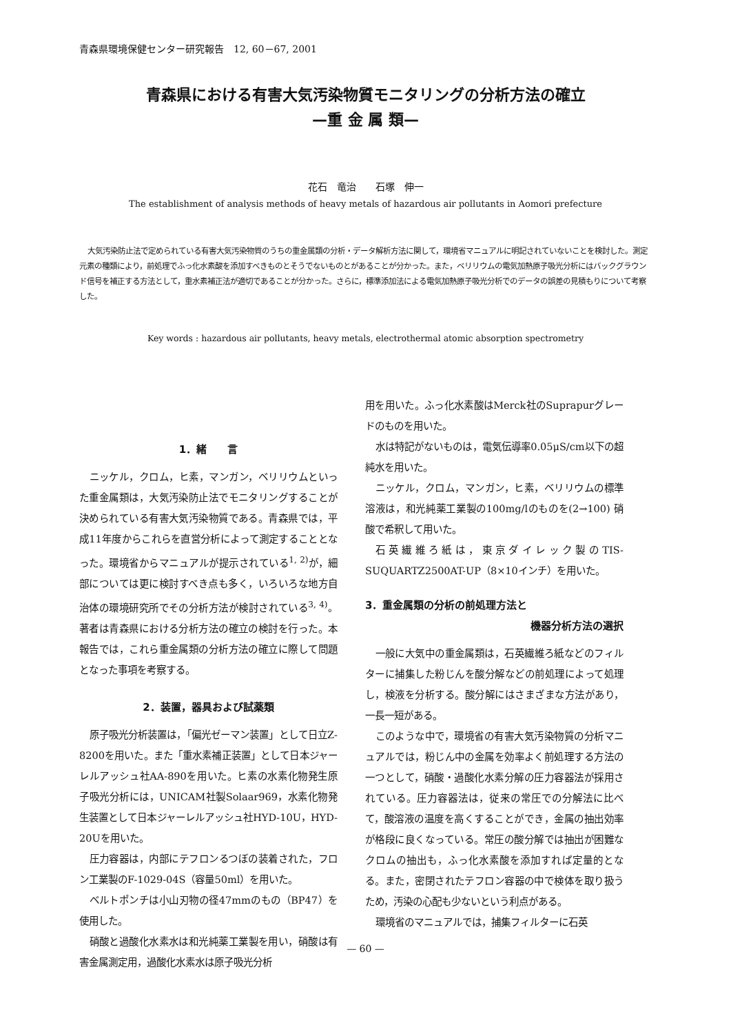青森県環境保健センター研究報告　12, 60－67, 2001
青森県における有害大気汚染物質モニタリングの分析方法の確立
—重 金 属 類—
花石　竜治　　石塚　伸一
The establishment of analysis methods of heavy metals of hazardous air pollutants in Aomori prefecture
大気汚染防止法で定められている有害大気汚染物質のうちの重金属類の分析・データ解析方法に関して，環境省マニュアルに明記されていないことを検討した。測定元素の種類により，前処理でふっ化水素酸を添加すべきものとそうでないものとがあることが分かった。また，ベリリウムの電気加熱原子吸光分析にはバックグラウンド信号を補正する方法として，重水素補正法が適切であることが分かった。さらに，標準添加法による電気加熱原子吸光分析でのデータの誤差の見積もりについて考察した。
Key words : hazardous air pollutants, heavy metals, electrothermal atomic absorption spectrometry
1．緒　　言
ニッケル，クロム，ヒ素，マンガン，ベリリウムといった重金属類は，大気汚染防止法でモニタリングすることが決められている有害大気汚染物質である。青森県では，平成11年度からこれらを直営分析によって測定することとなった。環境省からマニュアルが提示されている<sup>1, 2)</sup>が，細部については更に検討すべき点も多く，いろいろな地方自治体の環境研究所でその分析方法が検討されている<sup>3, 4)</sup>。著者は青森県における分析方法の確立の検討を行った。本報告では，これら重金属類の分析方法の確立に際して問題となった事項を考察する。
2．装置，器具および試薬類
原子吸光分析装置は，「偏光ゼーマン装置」として日立Z-8200を用いた。また「重水素補正装置」として日本ジャーレルアッシュ社AA-890を用いた。ヒ素の水素化物発生原子吸光分析には，UNICAM社製Solaar969，水素化物発生装置として日本ジャーレルアッシュ社HYD-10U，HYD-20Uを用いた。
圧力容器は，内部にテフロンるつぼの装着された，フロン工業製のF-1029-04S（容量50ml）を用いた。
ベルトポンチは小山刃物の径47mmのもの（BP47）を使用した。
硝酸と過酸化水素水は和光純薬工業製を用い，硝酸は有害金属測定用，過酸化水素水は原子吸光分析
用を用いた。ふっ化水素酸はMerck社のSuprapurグレードのものを用いた。
水は特記がないものは，電気伝導率0.05μS/cm以下の超純水を用いた。
ニッケル，クロム，マンガン，ヒ素，ベリリウムの標準溶液は，和光純薬工業製の100mg/lのものを(2→100) 硝酸で希釈して用いた。
石英繊維ろ紙は，東京ダイレック製のTIS-SUQUARTZ2500AT-UP（8×10インチ）を用いた。
3．重金属類の分析の前処理方法と
機器分析方法の選択
一般に大気中の重金属類は，石英繊維ろ紙などのフィルターに捕集した粉じんを酸分解などの前処理によって処理し，検液を分析する。酸分解にはさまざまな方法があり，一長一短がある。
このような中で，環境省の有害大気汚染物質の分析マニュアルでは，粉じん中の金属を効率よく前処理する方法の一つとして，硝酸・過酸化水素分解の圧力容器法が採用されている。圧力容器法は，従来の常圧での分解法に比べて，酸溶液の温度を高くすることができ，金属の抽出効率が格段に良くなっている。常圧の酸分解では抽出が困難なクロムの抽出も，ふっ化水素酸を添加すれば定量的となる。また，密閉されたテフロン容器の中で検体を取り扱うため，汚染の心配も少ないという利点がある。
環境省のマニュアルでは，捕集フィルターに石英
— 60 —